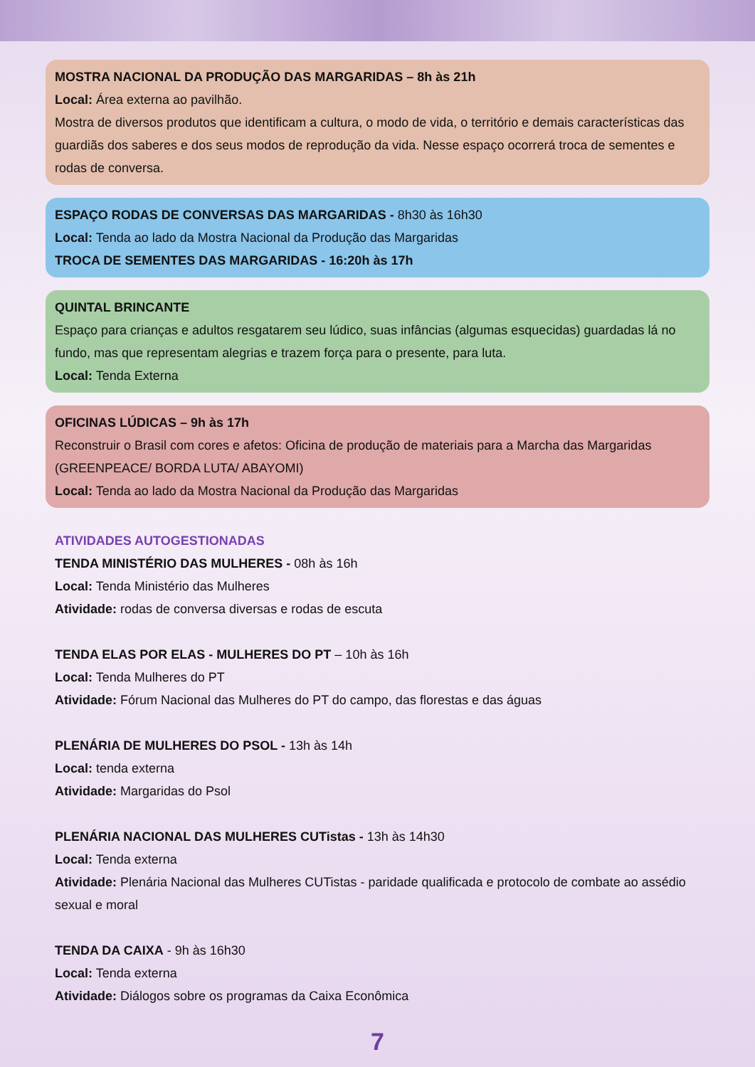MOSTRA NACIONAL DA PRODUÇÃO DAS MARGARIDAS – 8h às 21h
Local: Área externa ao pavilhão.
Mostra de diversos produtos que identificam a cultura, o modo de vida, o território e demais características das guardiãs dos saberes e dos seus modos de reprodução da vida. Nesse espaço ocorrerá troca de sementes e rodas de conversa.
ESPAÇO RODAS DE CONVERSAS DAS MARGARIDAS - 8h30 às 16h30
Local: Tenda ao lado da Mostra Nacional da Produção das Margaridas
TROCA DE SEMENTES DAS MARGARIDAS - 16:20h às 17h
QUINTAL BRINCANTE
Espaço para crianças e adultos resgatarem seu lúdico, suas infâncias (algumas esquecidas) guardadas lá no fundo, mas que representam alegrias e trazem força para o presente, para luta.
Local: Tenda Externa
OFICINAS LÚDICAS – 9h às 17h
Reconstruir o Brasil com cores e afetos: Oficina de produção de materiais para a Marcha das Margaridas (GREENPEACE/ BORDA LUTA/ ABAYOMI)
Local: Tenda ao lado da Mostra Nacional da Produção das Margaridas
ATIVIDADES AUTOGESTIONADAS
TENDA MINISTÉRIO DAS MULHERES - 08h às 16h
Local: Tenda Ministério das Mulheres
Atividade: rodas de conversa diversas e rodas de escuta
TENDA ELAS POR ELAS - MULHERES DO PT – 10h às 16h
Local: Tenda Mulheres do PT
Atividade: Fórum Nacional das Mulheres do PT do campo, das florestas e das águas
PLENÁRIA DE MULHERES DO PSOL - 13h às 14h
Local: tenda externa
Atividade: Margaridas do Psol
PLENÁRIA NACIONAL DAS MULHERES CUTistas - 13h às 14h30
Local: Tenda externa
Atividade: Plenária Nacional das Mulheres CUTistas - paridade qualificada e protocolo de combate ao assédio sexual e moral
TENDA DA CAIXA - 9h às 16h30
Local: Tenda externa
Atividade: Diálogos sobre os programas da Caixa Econômica
7